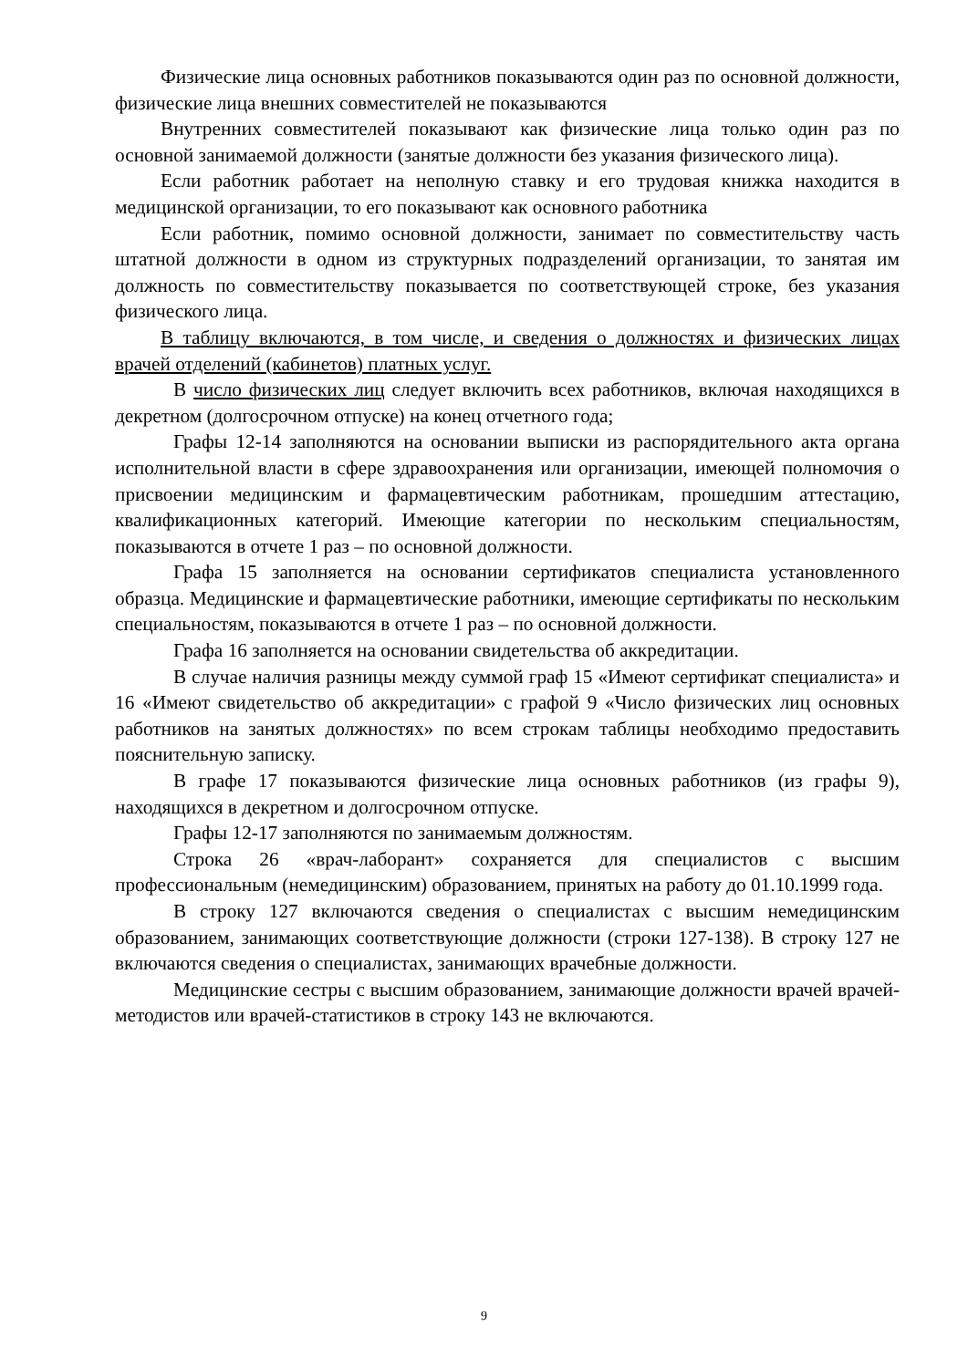Физические лица основных работников показываются один раз по основной должности, физические лица внешних совместителей не показываются
Внутренних совместителей показывают как физические лица только один раз по основной занимаемой должности (занятые должности без указания физического лица).
Если работник работает на неполную ставку и его трудовая книжка находится в медицинской организации, то его показывают как основного работника
Если работник, помимо основной должности, занимает по совместительству часть штатной должности в одном из структурных подразделений организации, то занятая им должность по совместительству показывается по соответствующей строке, без указания физического лица.
В таблицу включаются, в том числе, и сведения о должностях и физических лицах врачей отделений (кабинетов) платных услуг.
В число физических лиц следует включить всех работников, включая находящихся в декретном (долгосрочном отпуске) на конец отчетного года;
Графы 12-14 заполняются на основании выписки из распорядительного акта органа исполнительной власти в сфере здравоохранения или организации, имеющей полномочия о присвоении медицинским и фармацевтическим работникам, прошедшим аттестацию, квалификационных категорий. Имеющие категории по нескольким специальностям, показываются в отчете 1 раз – по основной должности.
Графа 15 заполняется на основании сертификатов специалиста установленного образца. Медицинские и фармацевтические работники, имеющие сертификаты по нескольким специальностям, показываются в отчете 1 раз – по основной должности.
Графа 16 заполняется на основании свидетельства об аккредитации.
В случае наличия разницы между суммой граф 15 «Имеют сертификат специалиста» и 16 «Имеют свидетельство об аккредитации» с графой 9 «Число физических лиц основных работников на занятых должностях» по всем строкам таблицы необходимо предоставить пояснительную записку.
В графе 17 показываются физические лица основных работников (из графы 9), находящихся в декретном и долгосрочном отпуске.
Графы 12-17 заполняются по занимаемым должностям.
Строка 26 «врач-лаборант» сохраняется для специалистов с высшим профессиональным (немедицинским) образованием, принятых на работу до 01.10.1999 года.
В строку 127 включаются сведения о специалистах с высшим немедицинским образованием, занимающих соответствующие должности (строки 127-138). В строку 127 не включаются сведения о специалистах, занимающих врачебные должности.
Медицинские сестры с высшим образованием, занимающие должности врачей врачей-методистов или врачей-статистиков в строку 143 не включаются.
9